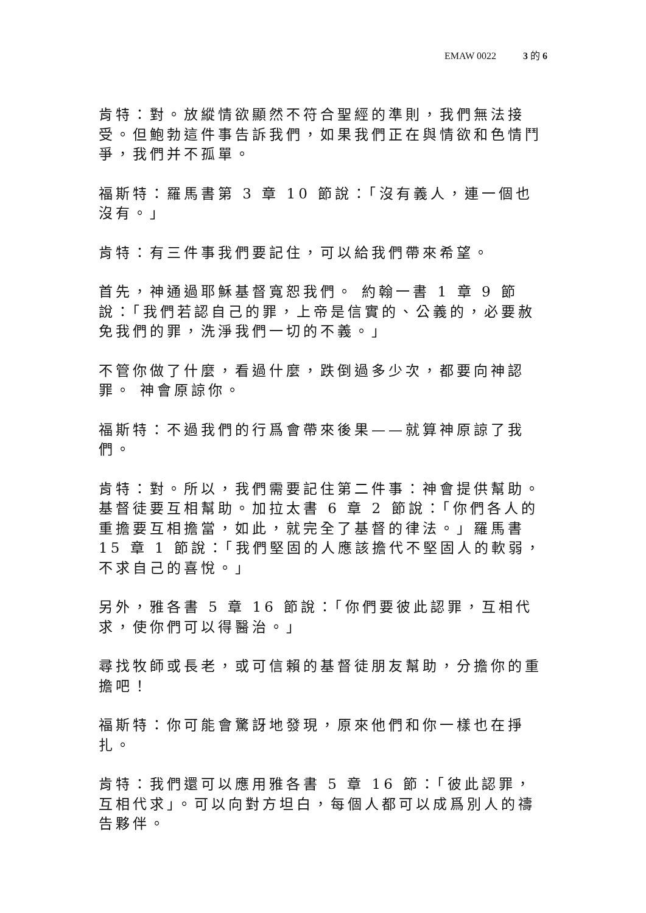EMAW 0022 3 的 6
肯特：對。放縱情欲顯然不符合聖經的準則，我們無法接受。但鮑勃這件事告訴我們，如果我們正在與情欲和色情鬥爭，我們并不孤單。
福斯特：羅馬書第 3 章 10 節說：「沒有義人，連一個也沒有。」
肯特：有三件事我們要記住，可以給我們帶來希望。
首先，神通過耶穌基督寬恕我們。 約翰一書 1 章 9 節說：「我們若認自己的罪，上帝是信實的、公義的，必要赦免我們的罪，洗淨我們一切的不義。」
不管你做了什麼，看過什麼，跌倒過多少次，都要向神認罪。 神會原諒你。
福斯特：不過我們的行爲會帶來後果——就算神原諒了我們。
肯特：對。所以，我們需要記住第二件事：神會提供幫助。基督徒要互相幫助。加拉太書 6 章 2 節說：「你們各人的重擔要互相擔當，如此，就完全了基督的律法。」羅馬書 15 章 1 節說：「我們堅固的人應該擔代不堅固人的軟弱，不求自己的喜悅。」
另外，雅各書 5 章 16 節說：「你們要彼此認罪，互相代求，使你們可以得醫治。」
尋找牧師或長老，或可信賴的基督徒朋友幫助，分擔你的重擔吧！
福斯特：你可能會驚訝地發現，原來他們和你一樣也在掙扎。
肯特：我們還可以應用雅各書 5 章 16 節：「彼此認罪，互相代求」。可以向對方坦白，每個人都可以成爲別人的禱告夥伴。